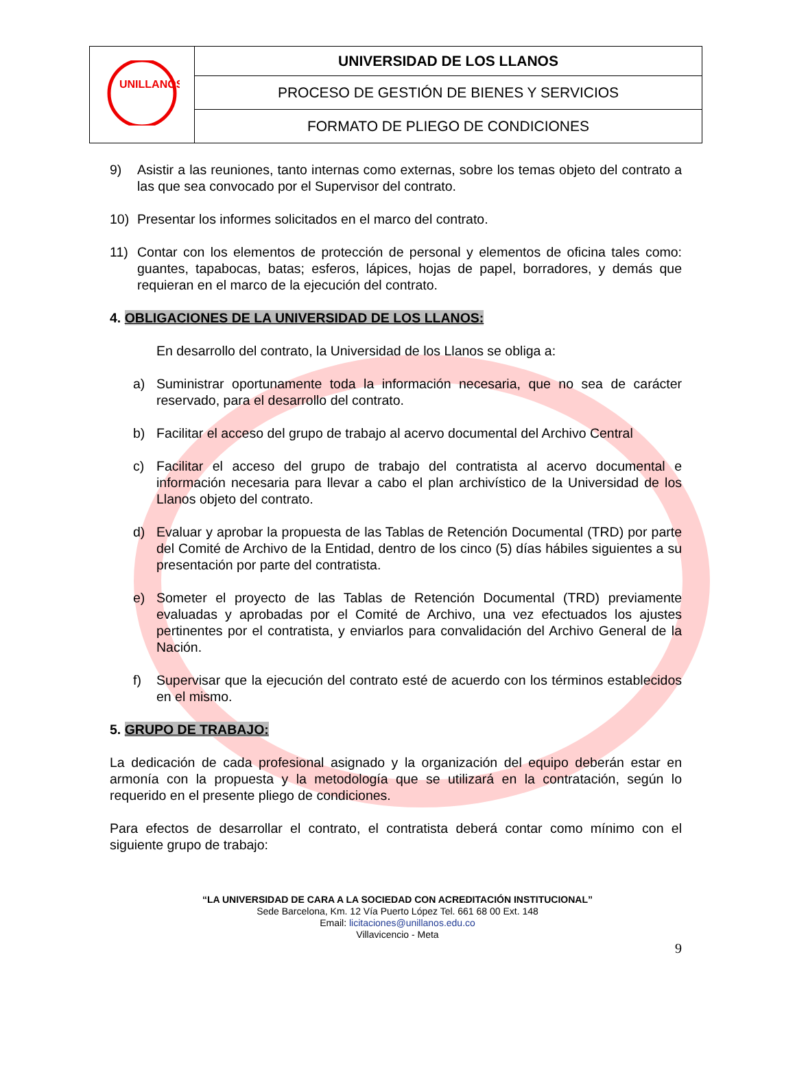| UNILLANOS | UNIVERSIDAD DE LOS LLANOS |
| | PROCESO DE GESTIÓN DE BIENES Y SERVICIOS |
| | FORMATO DE PLIEGO DE CONDICIONES |
9) Asistir a las reuniones, tanto internas como externas, sobre los temas objeto del contrato a las que sea convocado por el Supervisor del contrato.
10) Presentar los informes solicitados en el marco del contrato.
11) Contar con los elementos de protección de personal y elementos de oficina tales como: guantes, tapabocas, batas; esferos, lápices, hojas de papel, borradores, y demás que requieran en el marco de la ejecución del contrato.
4. OBLIGACIONES DE LA UNIVERSIDAD DE LOS LLANOS:
En desarrollo del contrato, la Universidad de los Llanos se obliga a:
a) Suministrar oportunamente toda la información necesaria, que no sea de carácter reservado, para el desarrollo del contrato.
b) Facilitar el acceso del grupo de trabajo al acervo documental del Archivo Central
c) Facilitar el acceso del grupo de trabajo del contratista al acervo documental e información necesaria para llevar a cabo el plan archivístico de la Universidad de los Llanos objeto del contrato.
d) Evaluar y aprobar la propuesta de las Tablas de Retención Documental (TRD) por parte del Comité de Archivo de la Entidad, dentro de los cinco (5) días hábiles siguientes a su presentación por parte del contratista.
e) Someter el proyecto de las Tablas de Retención Documental (TRD) previamente evaluadas y aprobadas por el Comité de Archivo, una vez efectuados los ajustes pertinentes por el contratista, y enviarlos para convalidación del Archivo General de la Nación.
f) Supervisar que la ejecución del contrato esté de acuerdo con los términos establecidos en el mismo.
5. GRUPO DE TRABAJO:
La dedicación de cada profesional asignado y la organización del equipo deberán estar en armonía con la propuesta y la metodología que se utilizará en la contratación, según lo requerido en el presente pliego de condiciones.
Para efectos de desarrollar el contrato, el contratista deberá contar como mínimo con el siguiente grupo de trabajo:
“LA UNIVERSIDAD DE CARA A LA SOCIEDAD CON ACREDITACIÓN INSTITUCIONAL”
Sede Barcelona, Km. 12 Vía Puerto López Tel. 661 68 00 Ext. 148
Email: licitaciones@unillanos.edu.co
Villavicencio - Meta
9